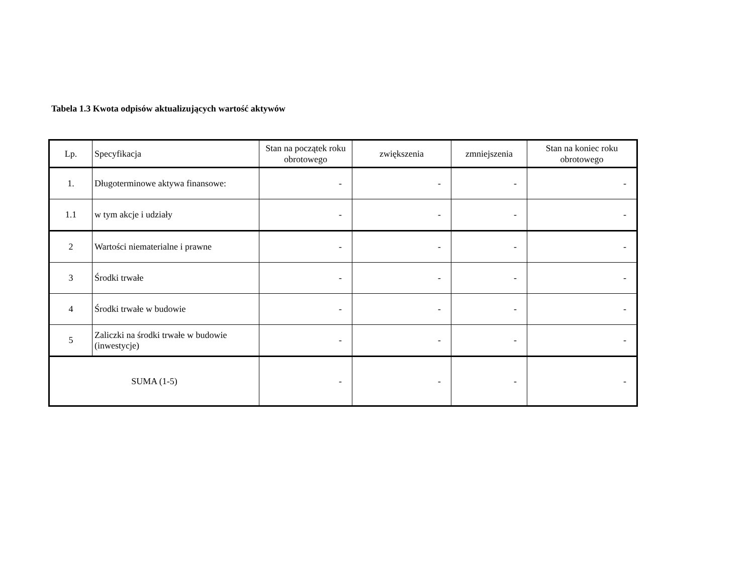Tabela 1.3 Kwota odpisów aktualizujących wartość aktywów
| Lp. | Specyfikacja | Stan na początek roku obrotowego | zwiększenia | zmniejszenia | Stan na koniec roku obrotowego |
| --- | --- | --- | --- | --- | --- |
| 1. | Długoterminowe aktywa finansowe: | - | - | - | - |
| 1.1 | w tym akcje i udziały | - | - | - | - |
| 2 | Wartości niematerialne i prawne | - | - | - | - |
| 3 | Środki trwałe | - | - | - | - |
| 4 | Środki trwałe w budowie | - | - | - | - |
| 5 | Zaliczki na środki trwałe w budowie (inwestycje) | - | - | - | - |
| SUMA (1-5) | | - | - | - | - |